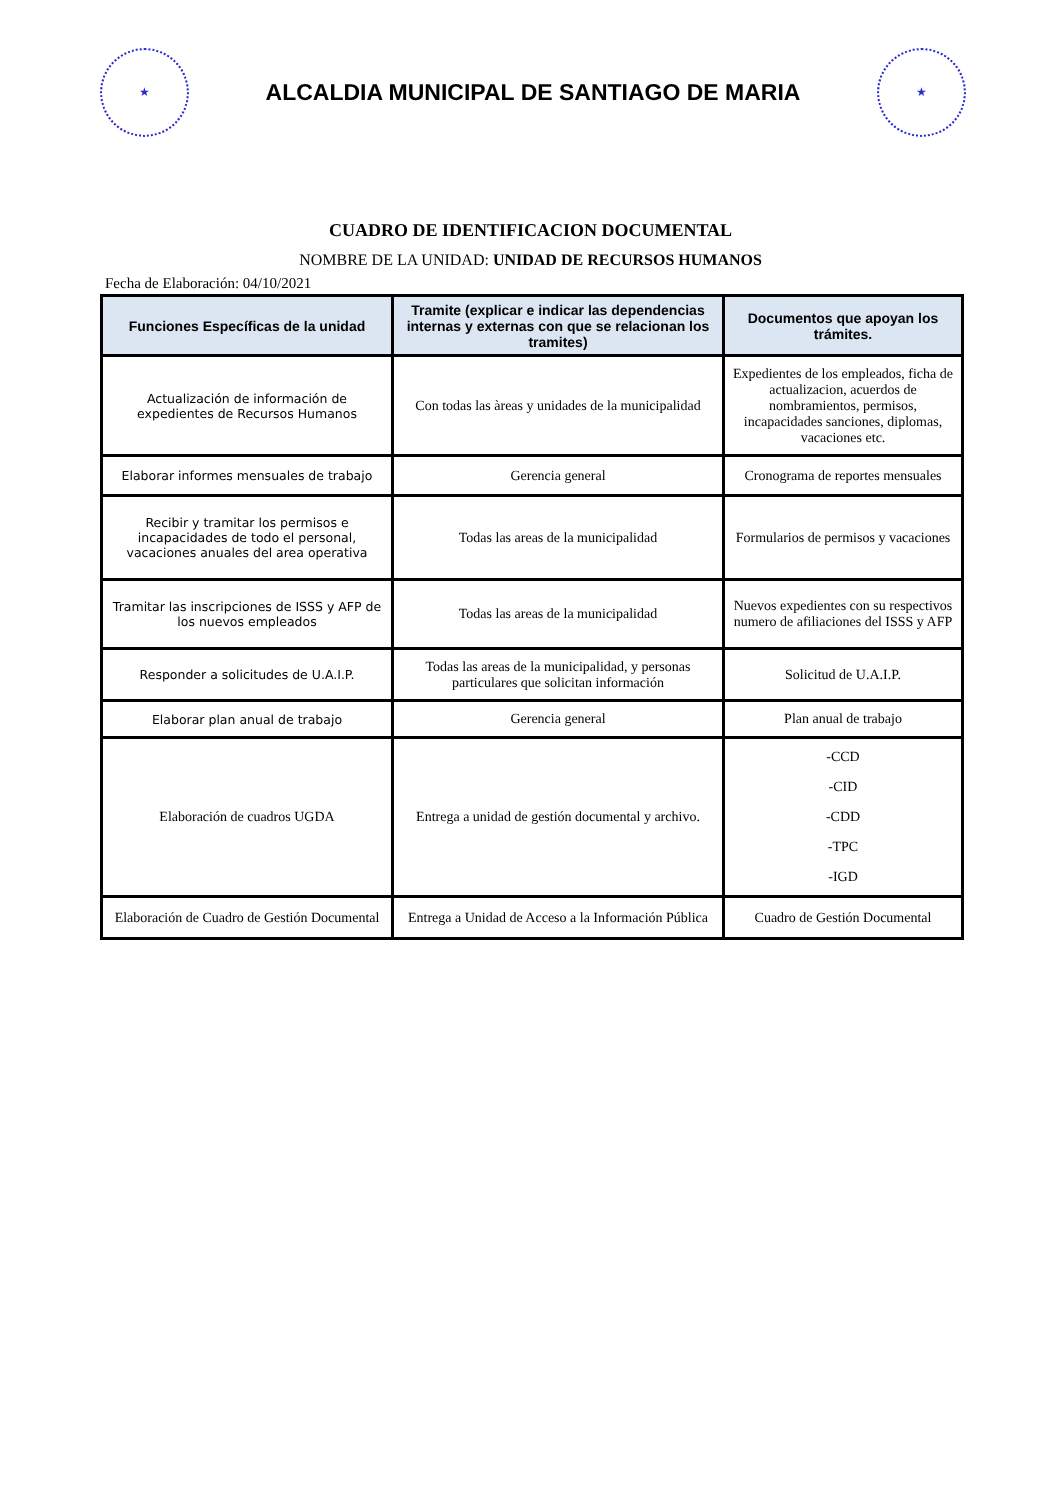★
ALCALDIA MUNICIPAL DE SANTIAGO DE MARIA
★
CUADRO DE IDENTIFICACION DOCUMENTAL
NOMBRE DE LA UNIDAD: UNIDAD DE RECURSOS HUMANOS
Fecha de Elaboración: 04/10/2021
| Funciones Específicas de la unidad | Tramite (explicar e indicar las dependencias internas y externas con que se relacionan los tramites) | Documentos que apoyan los trámites. |
| --- | --- | --- |
| Actualización de información de expedientes de Recursos Humanos | Con todas las àreas y unidades de la municipalidad | Expedientes de los empleados, ficha de actualizacion, acuerdos de nombramientos, permisos, incapacidades sanciones, diplomas, vacaciones etc. |
| Elaborar informes mensuales de trabajo | Gerencia general | Cronograma de reportes mensuales |
| Recibir y tramitar los permisos e incapacidades de todo el personal, vacaciones anuales del area operativa | Todas las areas de la municipalidad | Formularios de permisos y vacaciones |
| Tramitar las inscripciones de ISSS y AFP de los nuevos empleados | Todas las areas de la municipalidad | Nuevos expedientes con su respectivos numero de afiliaciones del ISSS y AFP |
| Responder a solicitudes de U.A.I.P. | Todas las areas de la municipalidad, y personas particulares que solicitan información | Solicitud de U.A.I.P. |
| Elaborar plan anual de trabajo | Gerencia general | Plan anual de trabajo |
| Elaboración de cuadros UGDA | Entrega a unidad de gestión documental y archivo. | -CCD -CID -CDD -TPC -IGD |
| Elaboración de Cuadro de Gestión Documental | Entrega a Unidad de Acceso a la Información Pública | Cuadro de Gestión Documental |